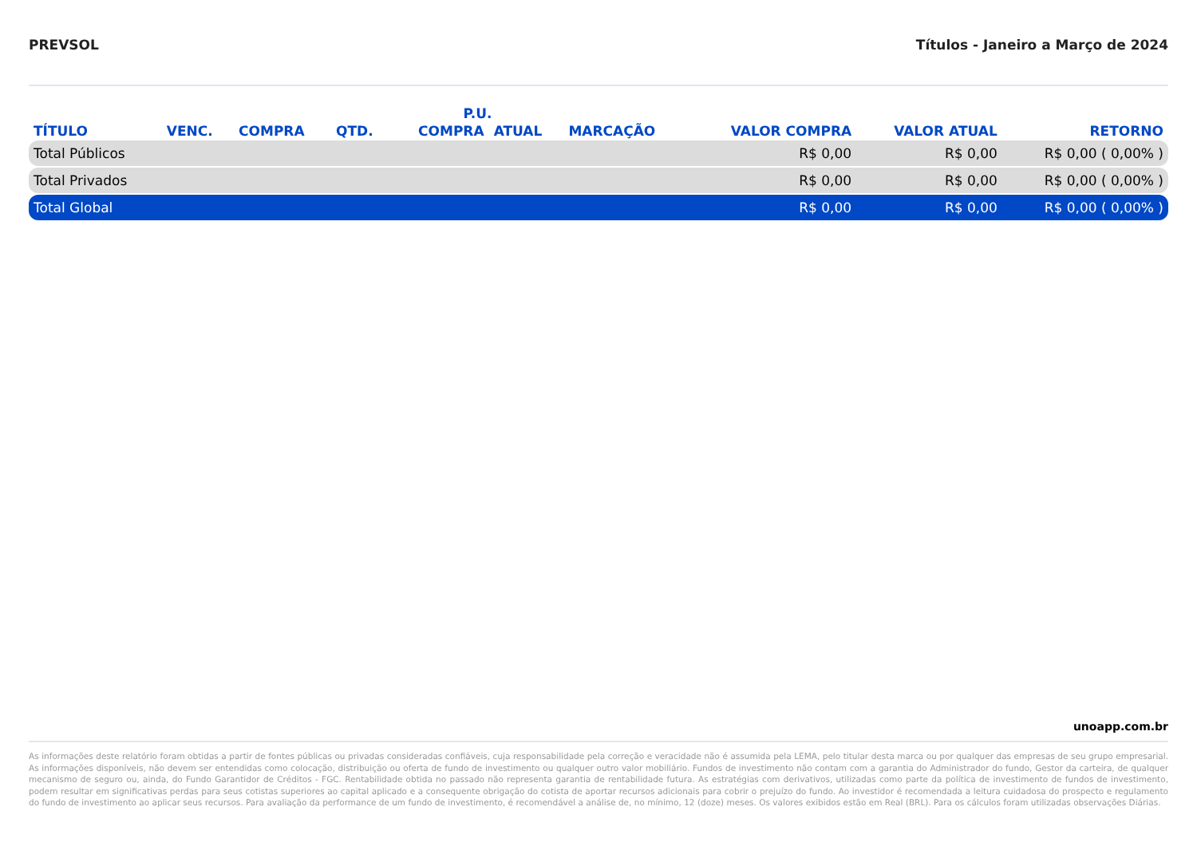PREVSOL Títulos - Janeiro a Março de 2024
| TÍTULO | VENC. | COMPRA | QTD. | P.U. | | MARCAÇÃO | VALOR COMPRA | VALOR ATUAL | RETORNO |
| --- | --- | --- | --- | --- | --- | --- | --- | --- | --- |
| | | | | COMPRA | ATUAL | | | | |
| Total Públicos | | | | | | | R$ 0,00 | R$ 0,00 | R$ 0,00 ( 0,00% ) |
| Total Privados | | | | | | | R$ 0,00 | R$ 0,00 | R$ 0,00 ( 0,00% ) |
| Total Global | | | | | | | R$ 0,00 | R$ 0,00 | R$ 0,00 ( 0,00% ) |
unoapp.com.br
As informações deste relatório foram obtidas a partir de fontes públicas ou privadas consideradas confiáveis, cuja responsabilidade pela correção e veracidade não é assumida pela LEMA, pelo titular desta marca ou por qualquer das empresas de seu grupo empresarial. As informações disponíveis, não devem ser entendidas como colocação, distribuição ou oferta de fundo de investimento ou qualquer outro valor mobiliário. Fundos de investimento não contam com a garantia do Administrador do fundo, Gestor da carteira, de qualquer mecanismo de seguro ou, ainda, do Fundo Garantidor de Créditos - FGC. Rentabilidade obtida no passado não representa garantia de rentabilidade futura. As estratégias com derivativos, utilizadas como parte da política de investimento de fundos de investimento, podem resultar em significativas perdas para seus cotistas superiores ao capital aplicado e a consequente obrigação do cotista de aportar recursos adicionais para cobrir o prejuízo do fundo. Ao investidor é recomendada a leitura cuidadosa do prospecto e regulamento do fundo de investimento ao aplicar seus recursos. Para avaliação da performance de um fundo de investimento, é recomendável a análise de, no mínimo, 12 (doze) meses. Os valores exibidos estão em Real (BRL). Para os cálculos foram utilizadas observações Diárias.